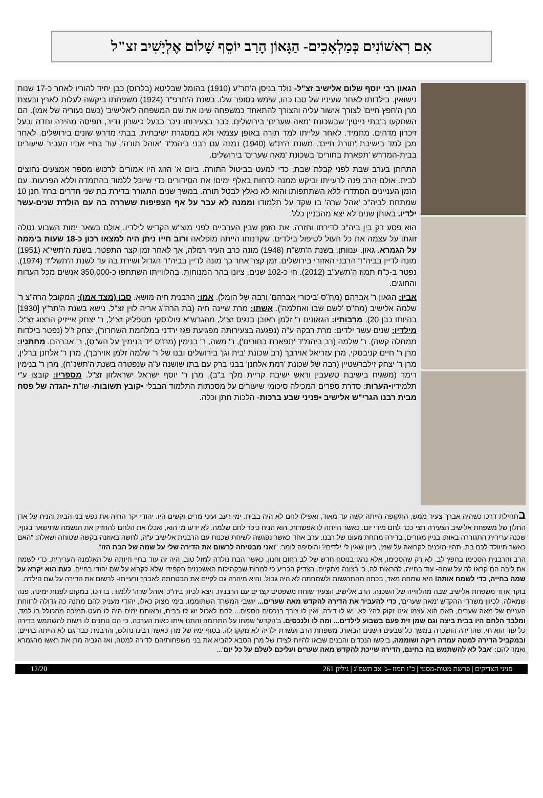אִם רִאשׁוֹנִים כְּמַלְאָכִים- הַגָּאוֹן הָרַב יוֹסֵף שָׁלוֹם אֶלְיָשִׁיב זצ"ל
הגאון רבי יוסף שלום אלישיב זצ"ל- נולד בניסן ה'תר"ע (1910) בהומל שבליטא (בלרוס) כבן יחיד להוריו לאחר כ-17 שנות נישואין. בילדותו לאחר שעיניו של סבו כהו, שימש כסופר שלו. בשנת ה'תרפ"ד (1924) משפחתו ביקשה לעלות לארץ ובעצת מרן ה'חפץ חיים' לצורך אישור עליה והצורך להתאחד כמשפחה שינו את שם המשפחה ל'אלישיב' (כשם נעוריה של אמו). הם השתקעו ב'בתי נייטין' שבשכונת 'מאה שערים' בירושלים. כבר בצעירותו ניכר כבעל כישרון נדיר, תפיסה מהירה וחדה ובעל זיכרון מדהים. מתמיד. לאחר עלייתו למד תורה באופן עצמאי ולא במסגרת ישיבתית, בבתי מדרש שונים בירושלים. לאחר מכן למד בישיבת 'תורת חיים'. משנת ה'ת"ש (1940) נמנה עם רבני ביהמ"ד 'אוהל תורה'. עוד בחיי אביו העביר שיעורים בבית-המדרש 'תפארת בחורים' בשכונת 'מאה שערים' בירושלים.
התחתן בערב שבת לפני קבלת שבת, כדי למעט בביטול התורה. ביום א' הזוג היו אמורים לרכוש מספר אמצעים נחוצים לבית. אולם הרב פנה לרעייתו וביקש ממנה לדחות באלף ימים! את הסידורים כדי שיוכל ללמוד בהתמדה וללא הפרעות. עם הזמן העניינים הסתדרו ללא השתתפותו והוא לא נאלץ לבטל תורה. במשך שנים התגורר בדירת בת שני חדרים ברח' חנן 10 שמתחת לביה"כ 'אהל שרה' בו שקד על תלמודו וממנה לא עבר על אף הצפיפות ששררה בה עם הולדת שנים-עשר ילדיו. באותן שנים לא יצא מהבניין כלל.
הוא פסע רק בין ביה"כ לדירתו וחזרה. את הזמן שבין הערביים לפני מוצ"ש הקדיש לילדיו. אולם בשאר ימות השבוע נטלה זוגתו על עצמה את כל העול לטיפול בילדים. שקדנותו הייתה מופלאה ורוב חייו ניתן היה למצאו רכון כ-18 שעות ביממה על הגמרא. גאון. ענוותן. בשנת ה'תש"ח (1948) מונה כרב העיר רמלה, אך לאחר זמן קצר התפטר. בשנת ה'תשי"א (1951) מונה לדיין בביה"ד הרבני האזורי בירושלים. זמן קצר אחר כך מונה לדיין בביה"ד הגדול ושירת בה עד לשנת ה'תשל"ד (1974). נפטר ב-כ"ח תמוז ה'תשע"ב (2012). חי כ-102 שנים. ציונו בהר המנוחות. בהלווייתו השתתפו כ-350,000 אנשים מכל העדות והחוגים.
אביו: הגאון ר' אברהם (מח"ס 'ביכורי אברהם' ורבה של הומל). אמו: הרבנית חיה מושא. סבו (מצד אמו): המקובל הרה"צ ר' שלמה אלישיב (מח"ס 'לשם שבו ואחלמה'). אשתו: מרת שיינה חיה (בת הרה"ג אריה לוין זצ"ל, נישא בשנת ה'תר"ץ [1930] בהיותו כבן 20). מרבותיו: הגאונים ר' זלמן ראובן בנגיס זצ"ל, מהגרש"א פולנסקי מטפליק זצ"ל, ר' יצחק אייזיק הרצוג זצ"ל. מילדיו: שנים עשר ילדים: מרת רבקה ע"ה (נפגעה בצעירותה מפגיעת פגז ירדני במלחמת השחרור), יצחק ז"ל (נפטר בילדות ממחלה קשה). ר' שלמה (רב ביהמ"ד 'תפארת בחורים'), ר' משה, ר' בנימין (מח"ס 'יד בנימין' על הש"ס), ר' אברהם. מחתניו: מרן ר' חיים קניבסקי, מרן עזריאל אוירבך (רב שכונת 'בית וגן' בירושלים ובנו של ר' שלמה זלמן אוירבך), מרן ר' אלחנן ברלין, מרן ר' יצחק זילברשטיין (רבה של שכונת 'רמת אלחנן' בבני ברק עם בתו שושנה ע"ה שנפטרה בשנת ה'תשנ"ח), מרן ר' בנימין רימר (משגיח בישיבת טשעבין וראש ישיבת קריית מלך ב"ב), מרן ר' יוסף ישראל ישראלזון זצ"ל. מספריו: קובצו ע"י תלמידיו•הערות: סדרת ספרים המכילה סיכומי שיעורים על מסכתות התלמוד הבבלי •קובץ תשובות- שו"ת •הגדה של פסח מבית רבנו הגרי"ש אלישיב •פניני שבע ברכות- הלכות חתן וכלה.
בתחילת דרכו כשהיה אברך צעיר ממש, התקופה הייתה קשה עד מאוד, ואפילו לחם לא היה בבית. ימי רעב ועוני מרים וקשים היו. יהודי יקר החיה את נפש בני הבית והניח על אדן החלון של משפחת אלישיב הצעירה חצי ככר לחם מידי יום. כאשר הייתה לו אפשרות, הוא הניח כיכר לחם שלמה. לא ידעו מי הוא, ואכלו את הלחם להחזיק את הנשמה שתישאר בגוף. שכנה ערירית התגוררה באותו בניין מגורים, בדירה מתחת מעונו של רבנו. ערב אחד כאשר נפגשה לשיחת שכנות עם הרבנית אלישיב ע"ה, לחשה באוזנה בקשה שטוחה ושאלה: "האם כאשר תיוולד לכם בת, תהיו מוכנים לקרואה על שמי, כיוון שאין לי ילדים? והוסיפה לומר: "ואני מבטיחה לרשום את הדירה שלי על שמה של הבת הזו".
הרב והרבנית הסכימו בחפץ לב. לא רק שהסכימו, אלא נהגו בנוסח חדש של לב רחום וחנון. כאשר הבת נולדה למזל טוב, היה זה עוד בחיי חיותה של האלמנה הערירית. כדי לשמח את ליבה הם קראו לה על שמה- עוד בחייה, להראות לה, כי רצונה מתקיים. הצדיק הכריע כי למרות שבקהילות האשכנזים הקפידו שלא לקרוא על שם יהודי בחיים. כעת הוא יקרא על שמה בחייה, כדי לשמח אותה! היא שמחה מאד, בכתה מהתרגשות ולשמחתה לא היה גבול. והיא מיהרה גם לקיים את הבטחתה לאברך ורעייתו- לרשום את הדירה על שם הילדה.
בוקר אחד משפחת אלישיב שבה מהלווייה של השכנה. הרב אלישיב הצעיר שוחח משפטים קצרים עם הרבנית. ויצא לכיוון ביה"כ 'אוהל שרה' ללמוד. בדרכו, במקום לפנות ימינה, פנה שמאלה, לכיוון משרדי ההקדש 'מאה שערים', כדי להעביר את הדירה להקדש מאה שערים... יושבי המשרד השתוממו. בימי מצוק כאלו, יהודי מעניק להם מתנה כה גדולה לרווחת העניים של מאה שערים, האם הוא עצמו אינו זקוק לה? לא. יש לו דירה, ואין לו צורך בנכסים נוספים... לחם לאכול יש לו בבית, ובאותם ימים היה לו מעט תמיכה מהכולל בו למד, ומלבד הלחם היו בבית ביצה וגם שמן זית פעם בשבוע לילדים... ומה לו ולנכסים. ב'הקדש' שמחו על התרומה והתנו איתו כאות הערכה, כי הם נותנים לו רשות להשתמש בדירה כל עוד הוא חי. שהדירה הושכרה במשך כל שבעים השנים הבאות. משפחת הרב ועשרת ילדיה לא נזקקו לה. בסוף ימיו של מרן כאשר רבינו נחלש, והרבנית כבר גם לא הייתה בחיים, ובמקביל הדירה למטה עמדה ריקה ושוממה, ביקשו הנכדים והבנים שבאו להיות לצידו של מרן הסבא להביא את בני משפחותיהם לדירה למטה, ואז הגביה מרן את ראשו מהגמרא ואמר להם: 'אבל לא להשתמש בה בחינם, הדירה שייכת להקדש מאה שערים ועליכם לשלם על כל יום'...
פניני הצדיקים | פרשת מטות-מסעי | כ"ו תמוז –ג' אב תשפ"ג | גיליון 261 12/20